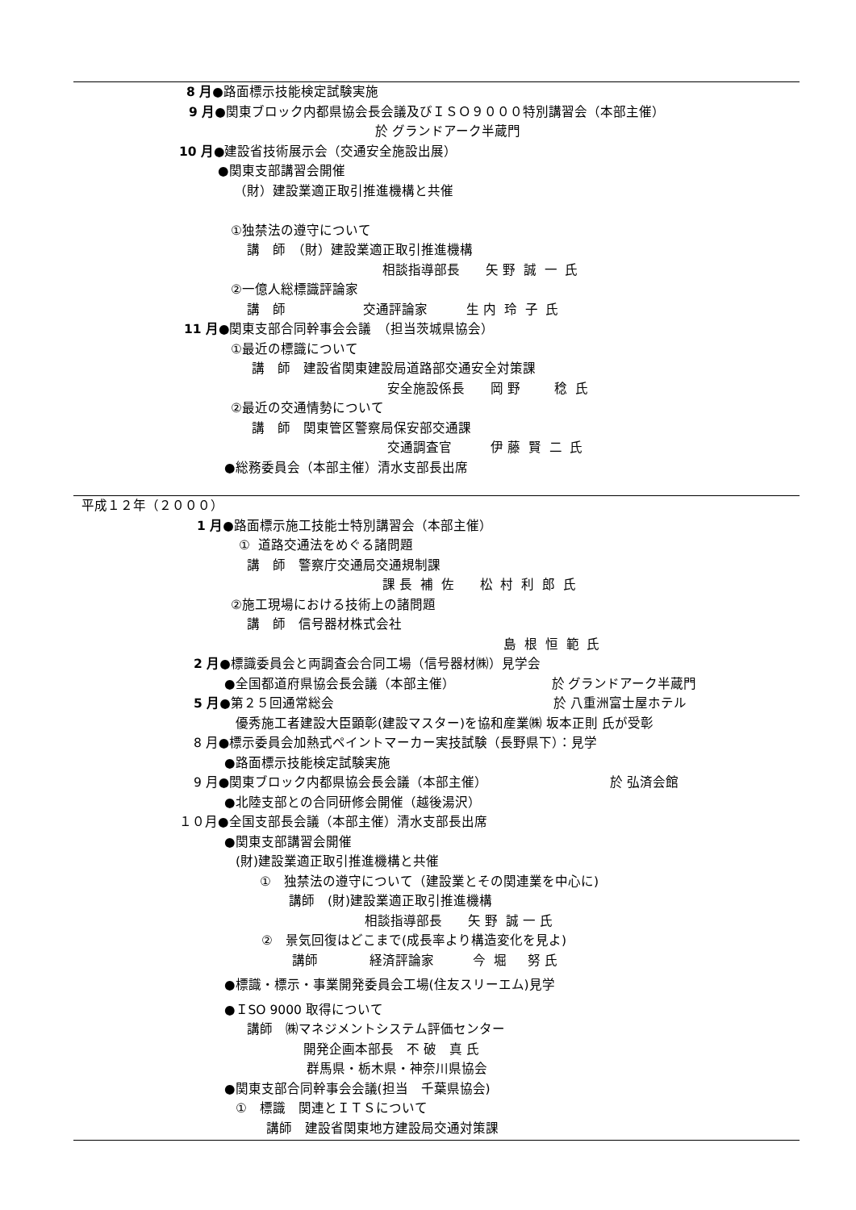8 月●路面標示技能検定試験実施
9 月●関東ブロック内都県協会長会議及びＩＳＯ９０００特別講習会（本部主催）
於 グランドアーク半蔵門
10 月●建設省技術展示会（交通安全施設出展）
●関東支部講習会開催
（財）建設業適正取引推進機構と共催
①独禁法の遵守について
講　師　（財）建設業適正取引推進機構
相談指導部長　　矢 野 誠 一 氏
②一億人総標識評論家
講　師　　　　　　交通評論家　　　生 内 玲 子 氏
11 月●関東支部合同幹事会会議　（担当茨城県協会）
①最近の標識について
講　師　建設省関東建設局道路部交通安全対策課
安全施設係長　　岡 野　　 稔 氏
②最近の交通情勢について
講　師　関東管区警察局保安部交通課
交通調査官　　　伊 藤 賢 二 氏
●総務委員会（本部主催）清水支部長出席
平成１２年（２０００）
1 月●路面標示施工技能士特別講習会（本部主催）
① 道路交通法をめぐる諸問題
講　師　警察庁交通局交通規制課
課 長 補 佐　　松 村 利 郎 氏
②施工現場における技術上の諸問題
講　師　信号器材株式会社
島 根 恒 範 氏
2 月●標識委員会と両調査会合同工場（信号器材㈱）見学会
●全国都道府県協会長会議（本部主催）　　　　　　　　於 グランドアーク半蔵門
5 月●第２５回通常総会　　　　　　　　　　　　　　　　　於 八重洲富士屋ホテル
優秀施工者建設大臣顕彰(建設マスター)を協和産業㈱ 坂本正則 氏が受彰
8 月●標示委員会加熱式ペイントマーカー実技試験（長野県下）：見学
●路面標示技能検定試験実施
9 月●関東ブロック内都県協会長会議（本部主催）　　　　　　　　　　於 弘済会館
●北陸支部との合同研修会開催（越後湯沢）
１０月●全国支部長会議（本部主催）清水支部長出席
●関東支部講習会開催
(財)建設業適正取引推進機構と共催
①　独禁法の遵守について（建設業とその関連業を中心に)
講師　(財)建設業適正取引推進機構
相談指導部長　　矢 野 誠 一 氏
②　景気回復はどこまで(成長率より構造変化を見よ)
講師　　　　経済評論家　　　今 堀　 努 氏
●標識・標示・事業開発委員会工場(住友スリーエム)見学
●ＩSO 9000 取得について
講師　㈱マネジメントシステム評価センター
開発企画本部長　不 破　真 氏
群馬県・栃木県・神奈川県協会
●関東支部合同幹事会会議(担当　千葉県協会)
①　標識　関連とＩＴＳについて
講師　建設省関東地方建設局交通対策課